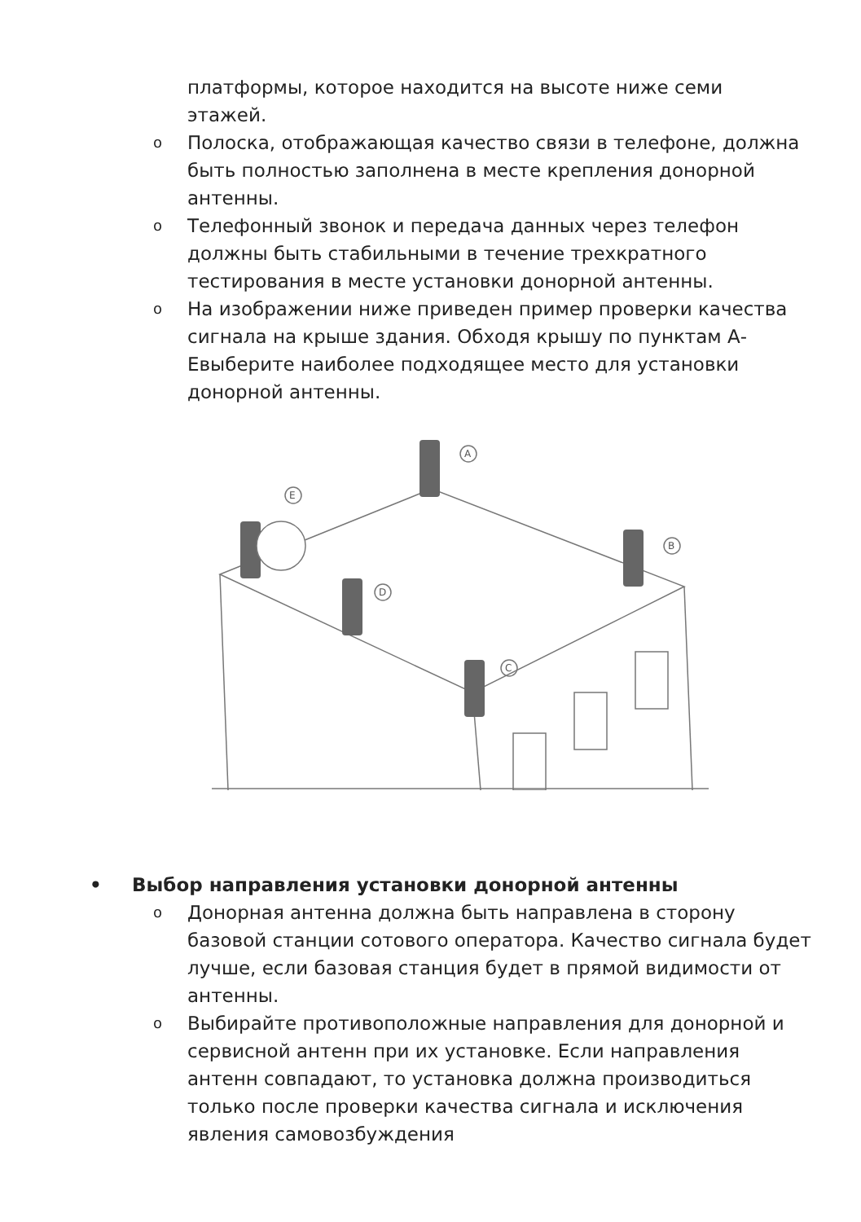платформы, которое находится на высоте ниже семи этажей.
o Полоска, отображающая качество связи в телефоне, должна быть полностью заполнена в месте крепления донорной антенны.
o Телефонный звонок и передача данных через телефон должны быть стабильными в течение трехкратного тестирования в месте установки донорной антенны.
o На изображении ниже приведен пример проверки качества сигнала на крыше здания. Обходя крышу по пунктам А-Евыберите наиболее подходящее место для установки донорной антенны.
A
B
E
D
C
• Выбор направления установки донорной антенны
o Донорная антенна должна быть направлена в сторону базовой станции сотового оператора. Качество сигнала будет лучше, если базовая станция будет в прямой видимости от антенны.
o Выбирайте противоположные направления для донорной и сервисной антенн при их установке. Если направления антенн совпадают, то установка должна производиться только после проверки качества сигнала и исключения явления самовозбуждения